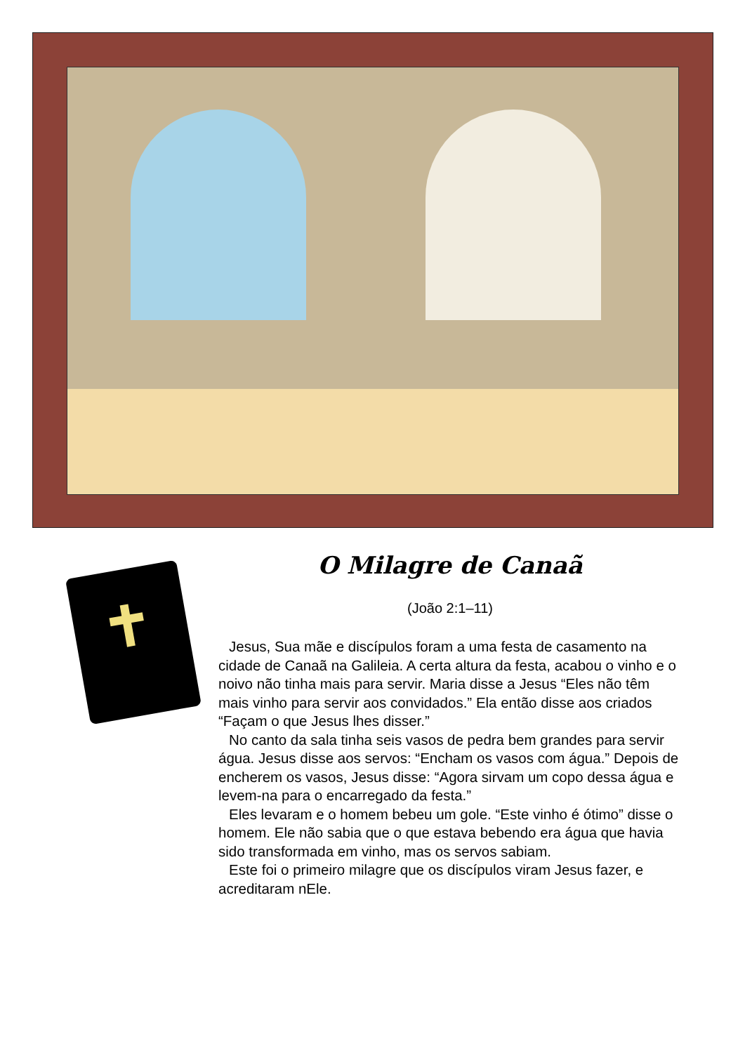O Milagre de Canaã
(João 2:1–11)
Jesus, Sua mãe e discípulos foram a uma festa de casamento na cidade de Canaã na Galileia. A certa altura da festa, acabou o vinho e o noivo não tinha mais para servir. Maria disse a Jesus “Eles não têm mais vinho para servir aos convidados.” Ela então disse aos criados “Façam o que Jesus lhes disser.”
No canto da sala tinha seis vasos de pedra bem grandes para servir água. Jesus disse aos servos: “Encham os vasos com água.” Depois de encherem os vasos, Jesus disse: “Agora sirvam um copo dessa água e levem-na para o encarregado da festa.”
Eles levaram e o homem bebeu um gole. “Este vinho é ótimo” disse o homem. Ele não sabia que o que estava bebendo era água que havia sido transformada em vinho, mas os servos sabiam.
Este foi o primeiro milagre que os discípulos viram Jesus fazer, e acreditaram nEle.